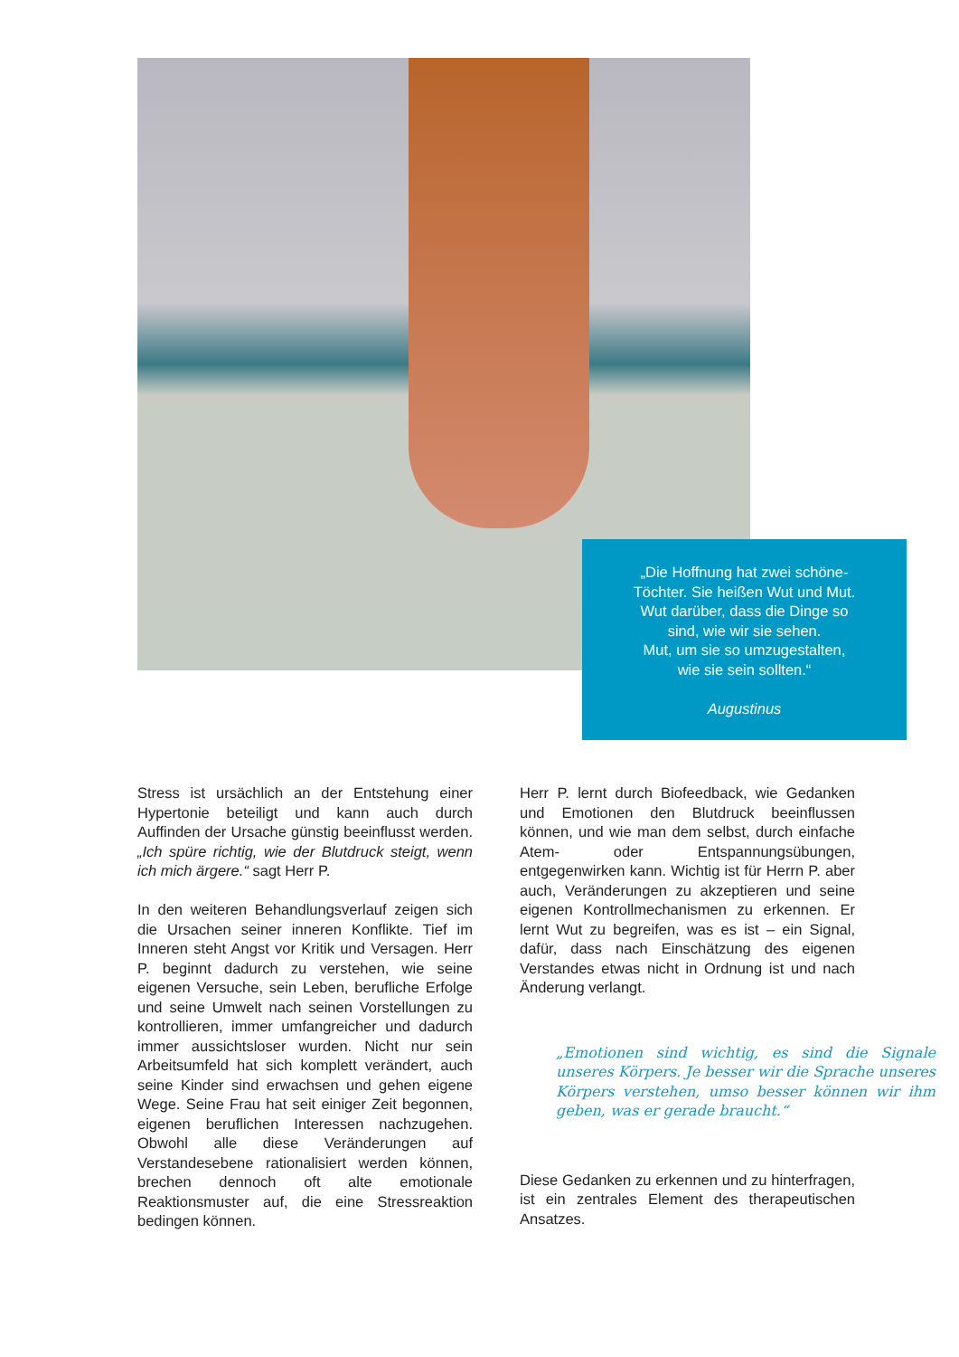„Die Hoffnung hat zwei schöne-
Töchter. Sie heißen Wut und Mut.
Wut darüber, dass die Dinge so
sind, wie wir sie sehen.
Mut, um sie so umzugestalten,
wie sie sein sollten.“
Augustinus
Stress ist ursächlich an der Entstehung einer Hypertonie beteiligt und kann auch durch Auffinden der Ursache günstig beeinflusst werden. „Ich spüre richtig, wie der Blutdruck steigt, wenn ich mich ärgere.“ sagt Herr P.
In den weiteren Behandlungsverlauf zeigen sich die Ursachen seiner inneren Konflikte. Tief im Inneren steht Angst vor Kritik und Versagen. Herr P. beginnt dadurch zu verstehen, wie seine eigenen Versuche, sein Leben, berufliche Erfolge und seine Umwelt nach seinen Vorstellungen zu kontrollieren, immer umfangreicher und dadurch immer aussichtsloser wurden. Nicht nur sein Arbeitsumfeld hat sich komplett verändert, auch seine Kinder sind erwachsen und gehen eigene Wege. Seine Frau hat seit einiger Zeit begonnen, eigenen beruflichen Interessen nachzugehen. Obwohl alle diese Veränderungen auf Verstandesebene rationalisiert werden können, brechen dennoch oft alte emotionale Reaktionsmuster auf, die eine Stressreaktion bedingen können.
Herr P. lernt durch Biofeedback, wie Gedanken und Emotionen den Blutdruck beeinflussen können, und wie man dem selbst, durch einfache Atem- oder Entspannungsübungen, entgegenwirken kann. Wichtig ist für Herrn P. aber auch, Veränderungen zu akzeptieren und seine eigenen Kontrollmechanismen zu erkennen. Er lernt Wut zu begreifen, was es ist – ein Signal, dafür, dass nach Einschätzung des eigenen Verstandes etwas nicht in Ordnung ist und nach Änderung verlangt.
„Emotionen sind wichtig, es sind die Signale unseres Körpers. Je besser wir die Sprache unseres Körpers verstehen, umso besser können wir ihm geben, was er gerade braucht.“
Diese Gedanken zu erkennen und zu hinterfragen, ist ein zentrales Element des therapeutischen Ansatzes.